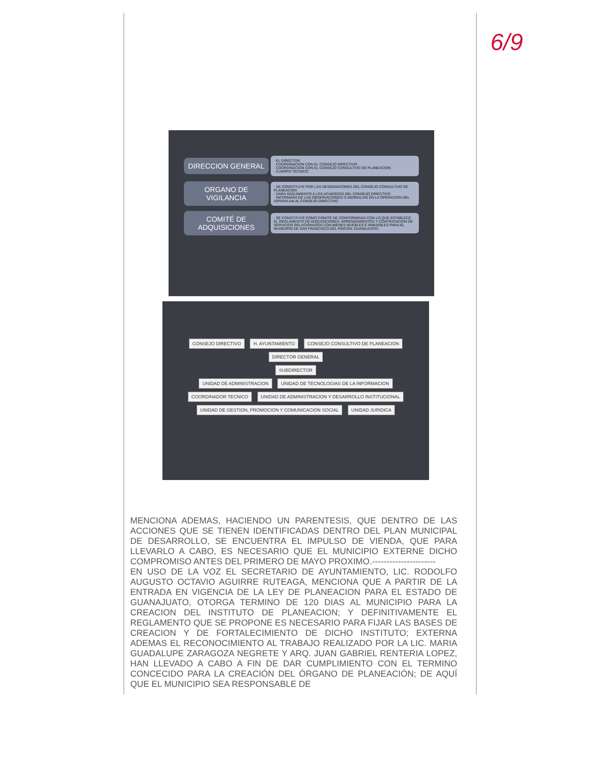6/9
DIRECCION GENERAL
· EL DIRECTOR
· COORDINACION CON EL CONSEJO DIRECTIVO
· COORDINACION CON EL CONSEJO CONSULTIVO DE PLANEACION
· CUERPO TECNICO
ORGANO DE VIGILANCIA
· SE CONSTITUYE POR LAS DESIGNACIONES DEL CONSEJO CONSULTIVO DE PLANEACION
· DARA SEGUIMIENTO A LOS ACUERDOS DEL CONSEJO DIRECTIVO
· INFORMARA DE LAS OBSERVACIONES O ANOMALIAS EN LA OPERACION DEL ISPRAPLAM AL CONSEJO DIRECTIVO
COMITÉ DE ADQUISICIONES
· SE CONSTITUYE COMO COMITÉ DE CONFORMIDAD CON LO QUE ESTABLECE EL REGLAMENTO DE ADQUISICIONES, ARRENDAMIENTOS Y CONTRATACION DE SERVICIOS RELACIONADOS CON BIENES MUEBLES E INMUEBLES PARA EL MUNICIPIO DE SAN FRANCISCO DEL RINCON, GUANAJUATO.
CONSEJO DIRECTIVO H. AYUNTAMIENTO CONSEJO CONSULTIVO DE PLANEACION
DIRECTOR GENERAL
SUBDIRECTOR
UNIDAD DE ADMINISTRACION UNIDAD DE TECNOLOGIAS DE LA INFORMACION COORDINADOR TECNICO UNIDAD DE ADMINISTRACION Y DESARROLLO INSTITUCIONAL UNIDAD DE GESTION, PROMOCION Y COMUNICACIÓN SOCIAL UNIDAD JURIDICA
MENCIONA ADEMAS, HACIENDO UN PARENTESIS, QUE DENTRO DE LAS ACCIONES QUE SE TIENEN IDENTIFICADAS DENTRO DEL PLAN MUNICIPAL DE DESARROLLO, SE ENCUENTRA EL IMPULSO DE VIENDA, QUE PARA LLEVARLO A CABO, ES NECESARIO QUE EL MUNICIPIO EXTERNE DICHO COMPROMISO ANTES DEL PRIMERO DE MAYO PROXIMO.----------------------
EN USO DE LA VOZ EL SECRETARIO DE AYUNTAMIENTO, LIC. RODOLFO AUGUSTO OCTAVIO AGUIRRE RUTEAGA, MENCIONA QUE A PARTIR DE LA ENTRADA EN VIGENCIA DE LA LEY DE PLANEACION PARA EL ESTADO DE GUANAJUATO, OTORGA TERMINO DE 120 DIAS AL MUNICIPIO PARA LA CREACION DEL INSTITUTO DE PLANEACION; Y DEFINITIVAMENTE EL REGLAMENTO QUE SE PROPONE ES NECESARIO PARA FIJAR LAS BASES DE CREACION Y DE FORTALECIMIENTO DE DICHO INSTITUTO; EXTERNA ADEMAS EL RECONOCIMIENTO AL TRABAJO REALIZADO POR LA LIC. MARIA GUADALUPE ZARAGOZA NEGRETE Y ARQ. JUAN GABRIEL RENTERIA LOPEZ, HAN LLEVADO A CABO A FIN DE DAR CUMPLIMIENTO CON EL TERMINO CONCECIDO PARA LA CREACIÓN DEL ÓRGANO DE PLANEACIÓN; DE AQUÍ QUE EL MUNICIPIO SEA RESPONSABLE DE